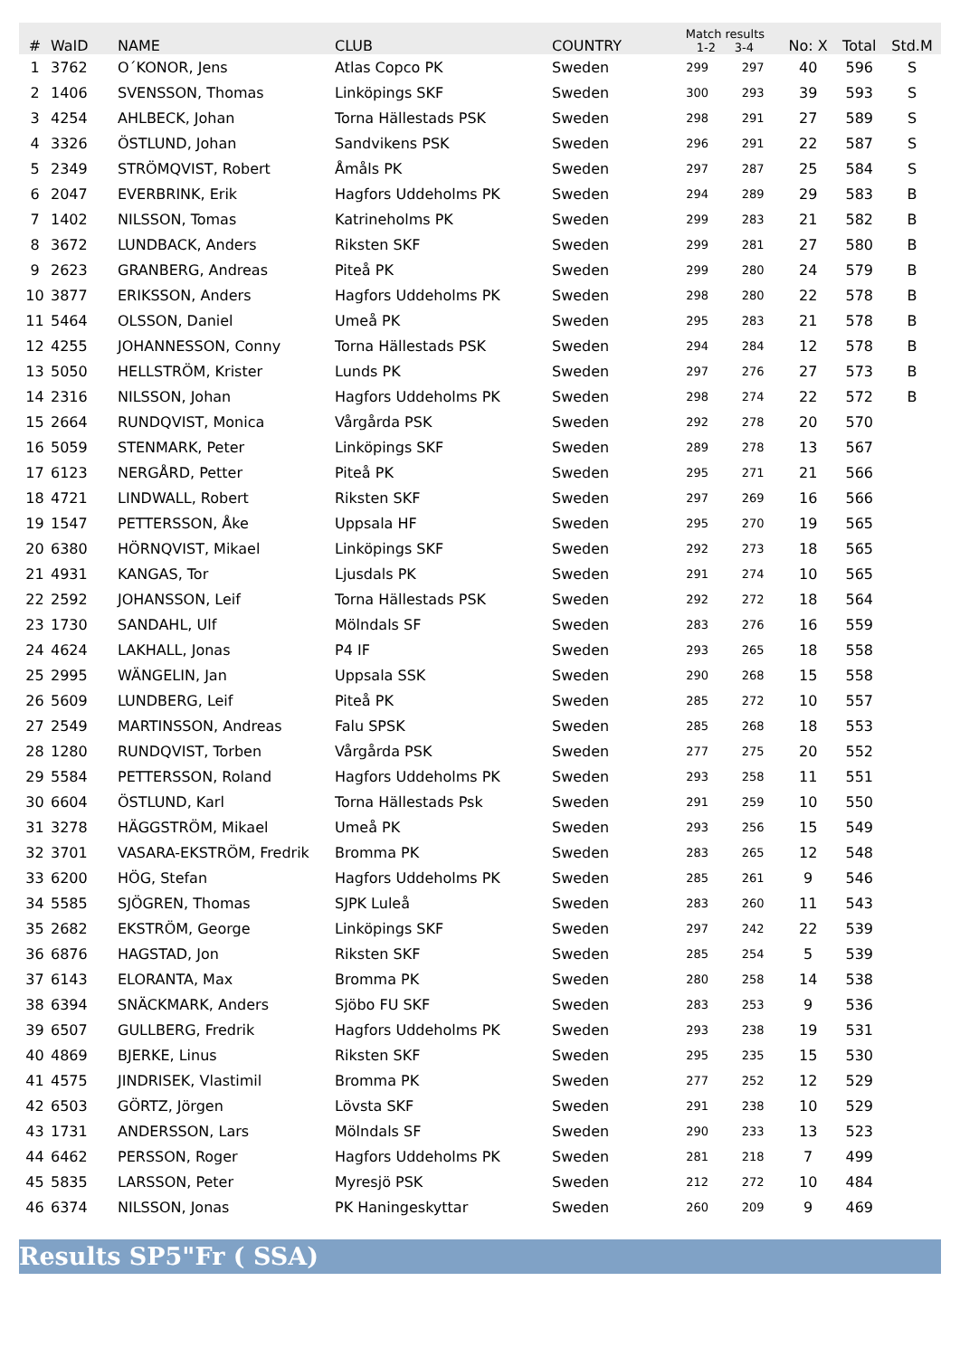| # | WaID | NAME | CLUB | COUNTRY | Match results 1-2 3-4 | | No: X | Total | Std.M |
| --- | --- | --- | --- | --- | --- | --- | --- | --- | --- |
| 1 | 3762 | O´KONOR, Jens | Atlas Copco PK | Sweden | 299 | 297 | 40 | 596 | S |
| 2 | 1406 | SVENSSON, Thomas | Linköpings SKF | Sweden | 300 | 293 | 39 | 593 | S |
| 3 | 4254 | AHLBECK, Johan | Torna Hällestads PSK | Sweden | 298 | 291 | 27 | 589 | S |
| 4 | 3326 | ÖSTLUND, Johan | Sandvikens PSK | Sweden | 296 | 291 | 22 | 587 | S |
| 5 | 2349 | STRÖMQVIST, Robert | Åmåls PK | Sweden | 297 | 287 | 25 | 584 | S |
| 6 | 2047 | EVERBRINK, Erik | Hagfors Uddeholms PK | Sweden | 294 | 289 | 29 | 583 | B |
| 7 | 1402 | NILSSON, Tomas | Katrineholms PK | Sweden | 299 | 283 | 21 | 582 | B |
| 8 | 3672 | LUNDBACK, Anders | Riksten SKF | Sweden | 299 | 281 | 27 | 580 | B |
| 9 | 2623 | GRANBERG, Andreas | Piteå PK | Sweden | 299 | 280 | 24 | 579 | B |
| 10 | 3877 | ERIKSSON, Anders | Hagfors Uddeholms PK | Sweden | 298 | 280 | 22 | 578 | B |
| 11 | 5464 | OLSSON, Daniel | Umeå PK | Sweden | 295 | 283 | 21 | 578 | B |
| 12 | 4255 | JOHANNESSON, Conny | Torna Hällestads PSK | Sweden | 294 | 284 | 12 | 578 | B |
| 13 | 5050 | HELLSTRÖM, Krister | Lunds PK | Sweden | 297 | 276 | 27 | 573 | B |
| 14 | 2316 | NILSSON, Johan | Hagfors Uddeholms PK | Sweden | 298 | 274 | 22 | 572 | B |
| 15 | 2664 | RUNDQVIST, Monica | Vårgårda PSK | Sweden | 292 | 278 | 20 | 570 | |
| 16 | 5059 | STENMARK, Peter | Linköpings SKF | Sweden | 289 | 278 | 13 | 567 | |
| 17 | 6123 | NERGÅRD, Petter | Piteå PK | Sweden | 295 | 271 | 21 | 566 | |
| 18 | 4721 | LINDWALL, Robert | Riksten SKF | Sweden | 297 | 269 | 16 | 566 | |
| 19 | 1547 | PETTERSSON, Åke | Uppsala HF | Sweden | 295 | 270 | 19 | 565 | |
| 20 | 6380 | HÖRNQVIST, Mikael | Linköpings SKF | Sweden | 292 | 273 | 18 | 565 | |
| 21 | 4931 | KANGAS, Tor | Ljusdals PK | Sweden | 291 | 274 | 10 | 565 | |
| 22 | 2592 | JOHANSSON, Leif | Torna Hällestads PSK | Sweden | 292 | 272 | 18 | 564 | |
| 23 | 1730 | SANDAHL, Ulf | Mölndals SF | Sweden | 283 | 276 | 16 | 559 | |
| 24 | 4624 | LAKHALL, Jonas | P4 IF | Sweden | 293 | 265 | 18 | 558 | |
| 25 | 2995 | WÄNGELIN, Jan | Uppsala SSK | Sweden | 290 | 268 | 15 | 558 | |
| 26 | 5609 | LUNDBERG, Leif | Piteå PK | Sweden | 285 | 272 | 10 | 557 | |
| 27 | 2549 | MARTINSSON, Andreas | Falu SPSK | Sweden | 285 | 268 | 18 | 553 | |
| 28 | 1280 | RUNDQVIST, Torben | Vårgårda PSK | Sweden | 277 | 275 | 20 | 552 | |
| 29 | 5584 | PETTERSSON, Roland | Hagfors Uddeholms PK | Sweden | 293 | 258 | 11 | 551 | |
| 30 | 6604 | ÖSTLUND, Karl | Torna Hällestads Psk | Sweden | 291 | 259 | 10 | 550 | |
| 31 | 3278 | HÄGGSTRÖM, Mikael | Umeå PK | Sweden | 293 | 256 | 15 | 549 | |
| 32 | 3701 | VASARA-EKSTRÖM, Fredrik | Bromma PK | Sweden | 283 | 265 | 12 | 548 | |
| 33 | 6200 | HÖG, Stefan | Hagfors Uddeholms PK | Sweden | 285 | 261 | 9 | 546 | |
| 34 | 5585 | SJÖGREN, Thomas | SJPK Luleå | Sweden | 283 | 260 | 11 | 543 | |
| 35 | 2682 | EKSTRÖM, George | Linköpings SKF | Sweden | 297 | 242 | 22 | 539 | |
| 36 | 6876 | HAGSTAD, Jon | Riksten SKF | Sweden | 285 | 254 | 5 | 539 | |
| 37 | 6143 | ELORANTA, Max | Bromma PK | Sweden | 280 | 258 | 14 | 538 | |
| 38 | 6394 | SNÄCKMARK, Anders | Sjöbo FU SKF | Sweden | 283 | 253 | 9 | 536 | |
| 39 | 6507 | GULLBERG, Fredrik | Hagfors Uddeholms PK | Sweden | 293 | 238 | 19 | 531 | |
| 40 | 4869 | BJERKE, Linus | Riksten SKF | Sweden | 295 | 235 | 15 | 530 | |
| 41 | 4575 | JINDRISEK, Vlastimil | Bromma PK | Sweden | 277 | 252 | 12 | 529 | |
| 42 | 6503 | GÖRTZ, Jörgen | Lövsta SKF | Sweden | 291 | 238 | 10 | 529 | |
| 43 | 1731 | ANDERSSON, Lars | Mölndals SF | Sweden | 290 | 233 | 13 | 523 | |
| 44 | 6462 | PERSSON, Roger | Hagfors Uddeholms PK | Sweden | 281 | 218 | 7 | 499 | |
| 45 | 5835 | LARSSON, Peter | Myresjö PSK | Sweden | 212 | 272 | 10 | 484 | |
| 46 | 6374 | NILSSON, Jonas | PK Haningeskyttar | Sweden | 260 | 209 | 9 | 469 | |
Results SP5"Fr ( SSA)